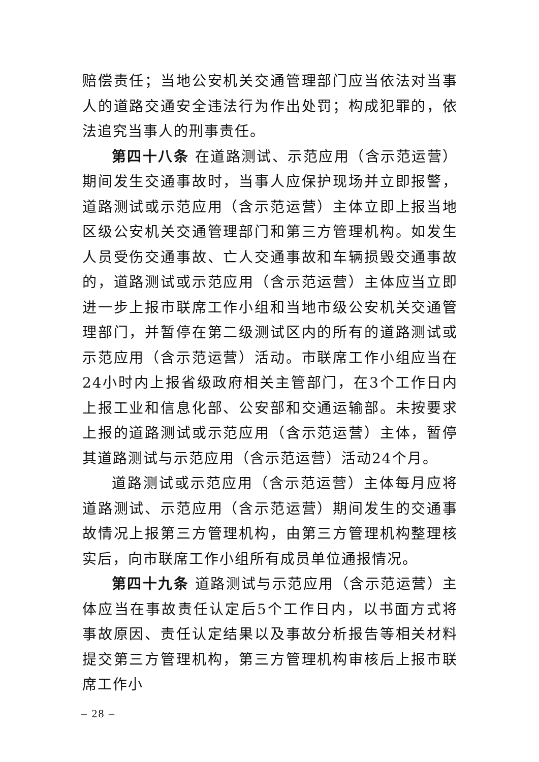赔偿责任；当地公安机关交通管理部门应当依法对当事人的道路交通安全违法行为作出处罚；构成犯罪的，依法追究当事人的刑事责任。
第四十八条 在道路测试、示范应用（含示范运营）期间发生交通事故时，当事人应保护现场并立即报警，道路测试或示范应用（含示范运营）主体立即上报当地区级公安机关交通管理部门和第三方管理机构。如发生人员受伤交通事故、亡人交通事故和车辆损毁交通事故的，道路测试或示范应用（含示范运营）主体应当立即进一步上报市联席工作小组和当地市级公安机关交通管理部门，并暂停在第二级测试区内的所有的道路测试或示范应用（含示范运营）活动。市联席工作小组应当在24小时内上报省级政府相关主管部门，在3个工作日内上报工业和信息化部、公安部和交通运输部。未按要求上报的道路测试或示范应用（含示范运营）主体，暂停其道路测试与示范应用（含示范运营）活动24个月。
道路测试或示范应用（含示范运营）主体每月应将道路测试、示范应用（含示范运营）期间发生的交通事故情况上报第三方管理机构，由第三方管理机构整理核实后，向市联席工作小组所有成员单位通报情况。
第四十九条 道路测试与示范应用（含示范运营）主体应当在事故责任认定后5个工作日内，以书面方式将事故原因、责任认定结果以及事故分析报告等相关材料提交第三方管理机构，第三方管理机构审核后上报市联席工作小
– 28 –